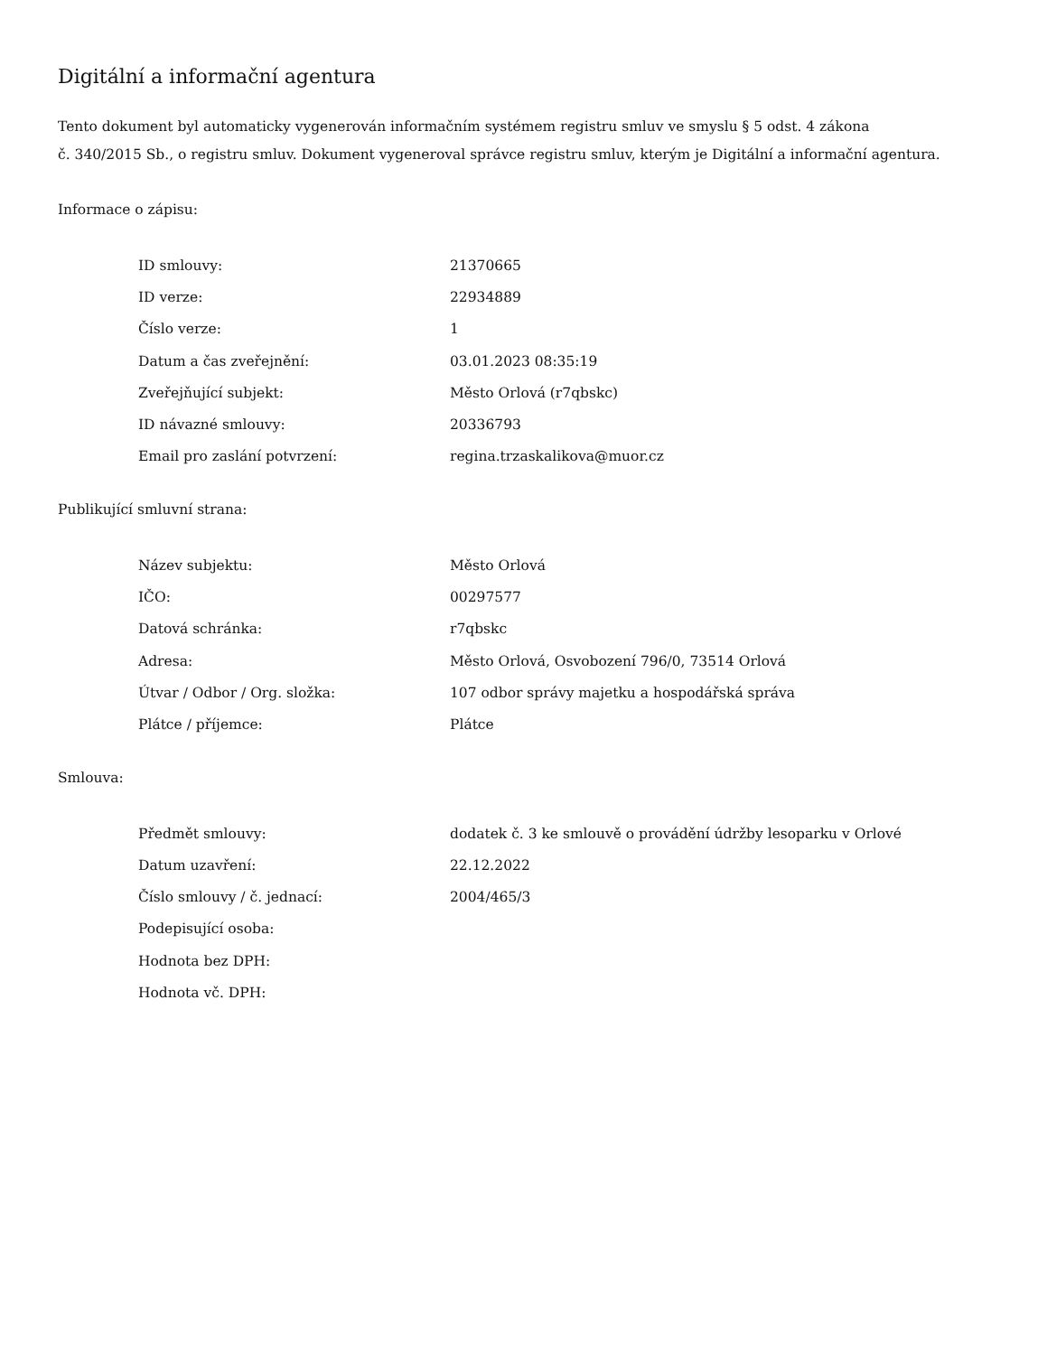Digitální a informační agentura
Tento dokument byl automaticky vygenerován informačním systémem registru smluv ve smyslu § 5 odst. 4 zákona
č. 340/2015 Sb., o registru smluv. Dokument vygeneroval správce registru smluv, kterým je Digitální a informační agentura.
Informace o zápisu:
| ID smlouvy: | 21370665 |
| ID verze: | 22934889 |
| Číslo verze: | 1 |
| Datum a čas zveřejnění: | 03.01.2023 08:35:19 |
| Zveřejňující subjekt: | Město Orlová (r7qbskc) |
| ID návazné smlouvy: | 20336793 |
| Email pro zaslání potvrzení: | regina.trzaskalikova@muor.cz |
Publikující smluvní strana:
| Název subjektu: | Město Orlová |
| IČO: | 00297577 |
| Datová schránka: | r7qbskc |
| Adresa: | Město Orlová, Osvobození 796/0, 73514 Orlová |
| Útvar / Odbor / Org. složka: | 107 odbor správy majetku a hospodářská správa |
| Plátce / příjemce: | Plátce |
Smlouva:
| Předmět smlouvy: | dodatek č. 3 ke smlouvě o provádění údržby lesoparku v Orlové |
| Datum uzavření: | 22.12.2022 |
| Číslo smlouvy / č. jednací: | 2004/465/3 |
| Podepisující osoba: | |
| Hodnota bez DPH: | |
| Hodnota vč. DPH: | |